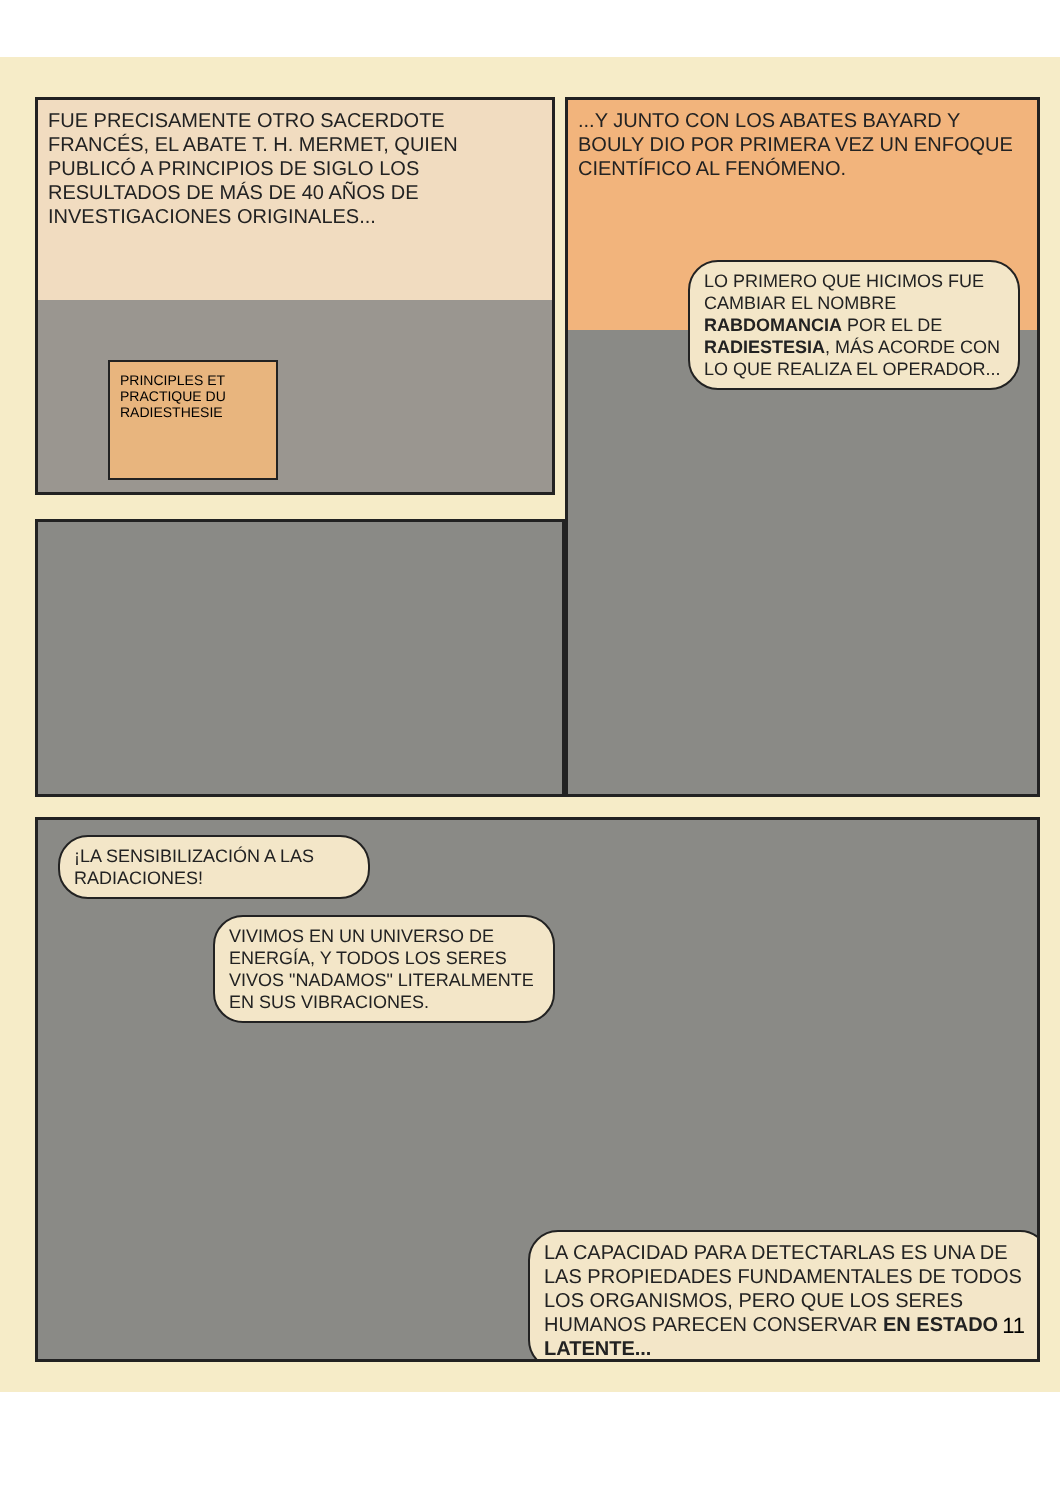FUE PRECISAMENTE OTRO SACERDOTE FRANCÉS, EL ABATE T. H. MERMET, QUIEN PUBLICÓ A PRINCIPIOS DE SIGLO LOS RESULTADOS DE MÁS DE 40 AÑOS DE INVESTIGACIONES ORIGINALES...
PRINCIPLES ET PRACTIQUE DU RADIESTHESIE
...Y JUNTO CON LOS ABATES BAYARD Y BOULY DIO POR PRIMERA VEZ UN ENFOQUE CIENTÍFICO AL FENÓMENO.
LO PRIMERO QUE HICIMOS FUE CAMBIAR EL NOMBRE RABDOMANCIA POR EL DE RADIESTESIA, MÁS ACORDE CON LO QUE REALIZA EL OPERADOR...
¡LA SENSIBILIZACIÓN A LAS RADIACIONES!
VIVIMOS EN UN UNIVERSO DE ENERGÍA, Y TODOS LOS SERES VIVOS "NADAMOS" LITERALMENTE EN SUS VIBRACIONES.
LA CAPACIDAD PARA DETECTARLAS ES UNA DE LAS PROPIEDADES FUNDAMENTALES DE TODOS LOS ORGANISMOS, PERO QUE LOS SERES HUMANOS PARECEN CONSERVAR EN ESTADO LATENTE...
11